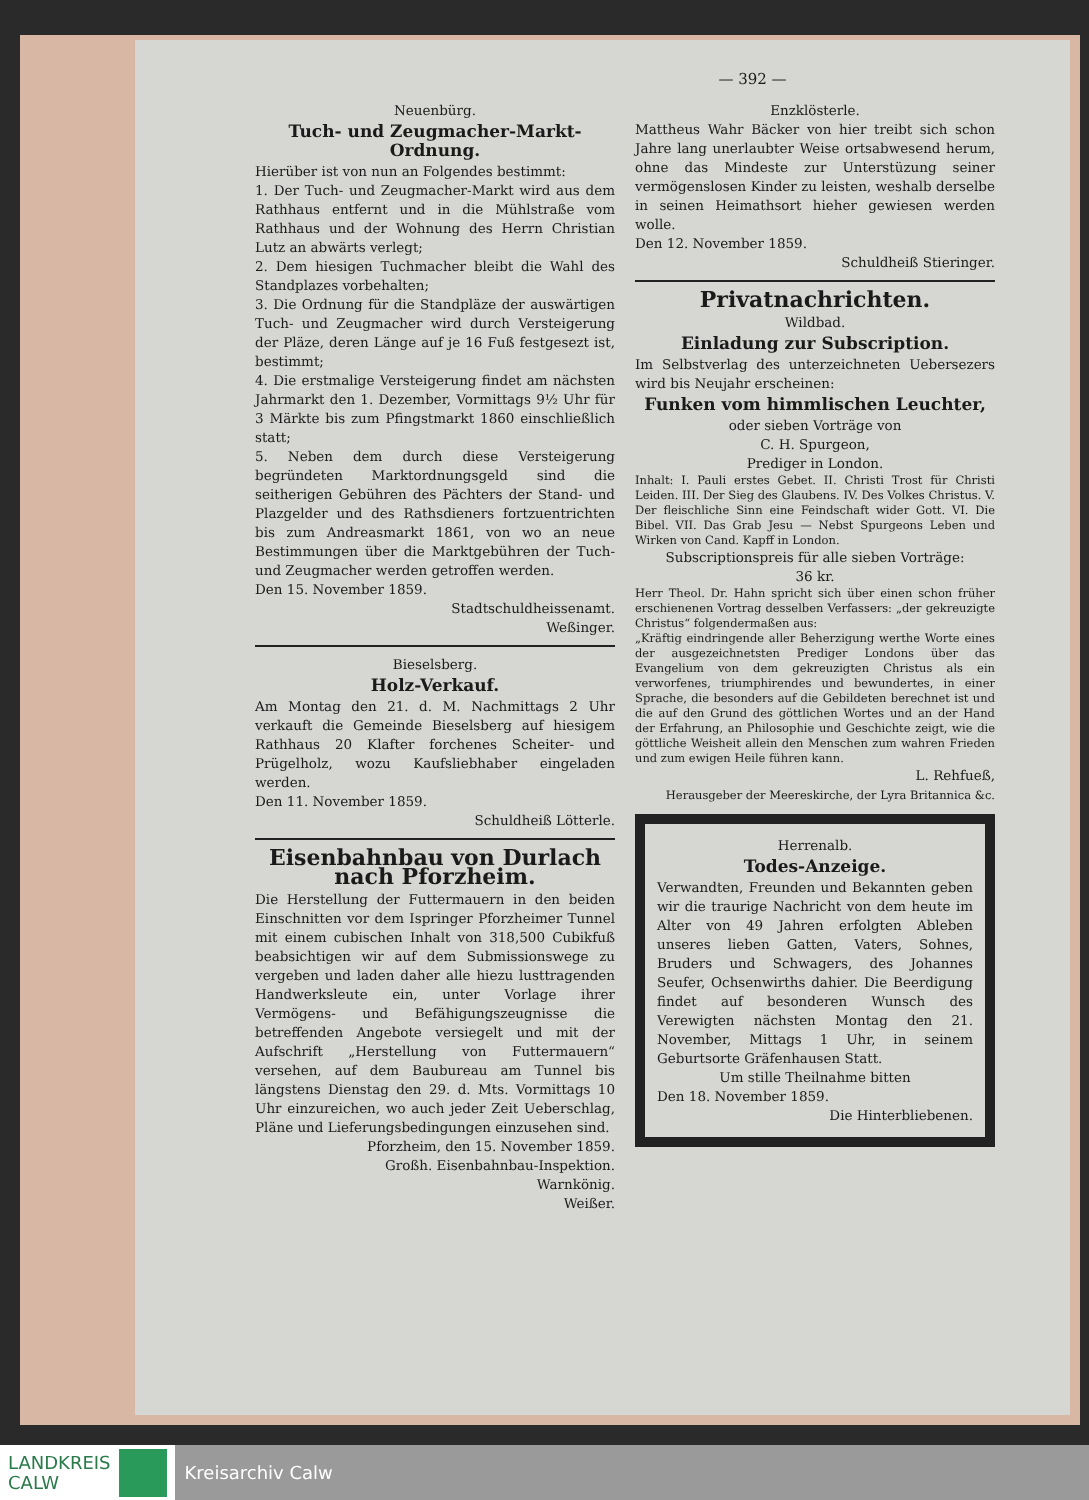— 392 —
Neuenbürg.
Tuch- und Zeugmacher-Markt-Ordnung.
Hierüber ist von nun an Folgendes bestimmt:
1. Der Tuch- und Zeugmacher-Markt wird aus dem Rathhaus entfernt und in die Mühlstraße vom Rathhaus und der Wohnung des Herrn Christian Lutz an abwärts verlegt;
2. Dem hiesigen Tuchmacher bleibt die Wahl des Standplazes vorbehalten;
3. Die Ordnung für die Standpläze der auswärtigen Tuch- und Zeugmacher wird durch Versteigerung der Pläze, deren Länge auf je 16 Fuß festgesezt ist, bestimmt;
4. Die erstmalige Versteigerung findet am nächsten Jahrmarkt den 1. Dezember, Vormittags 9½ Uhr für 3 Märkte bis zum Pfingstmarkt 1860 einschließlich statt;
5. Neben dem durch diese Versteigerung begründeten Marktordnungsgeld sind die seitherigen Gebühren des Pächters der Stand- und Plazgelder und des Rathsdieners fortzuentrichten bis zum Andreasmarkt 1861, von wo an neue Bestimmungen über die Marktgebühren der Tuch- und Zeugmacher werden getroffen werden.
Den 15. November 1859.
Stadtschuldheissenamt.
Weßinger.
Bieselsberg.
Holz-Verkauf.
Am Montag den 21. d. M. Nachmittags 2 Uhr verkauft die Gemeinde Bieselsberg auf hiesigem Rathhaus 20 Klafter forchenes Scheiter- und Prügelholz, wozu Kaufsliebhaber eingeladen werden.
Den 11. November 1859.
Schuldheiß Lötterle.
Eisenbahnbau von Durlach nach Pforzheim.
Die Herstellung der Futtermauern in den beiden Einschnitten vor dem Ispringer Pforzheimer Tunnel mit einem cubischen Inhalt von 318,500 Cubikfuß beabsichtigen wir auf dem Submissionswege zu vergeben und laden daher alle hiezu lusttragenden Handwerksleute ein, unter Vorlage ihrer Vermögens- und Befähigungszeugnisse die betreffenden Angebote versiegelt und mit der Aufschrift „Herstellung von Futtermauern“ versehen, auf dem Baubureau am Tunnel bis längstens Dienstag den 29. d. Mts. Vormittags 10 Uhr einzureichen, wo auch jeder Zeit Ueberschlag, Pläne und Lieferungsbedingungen einzusehen sind.
Pforzheim, den 15. November 1859.
Großh. Eisenbahnbau-Inspektion.
Warnkönig.
Weißer.
Enzklösterle.
Mattheus Wahr Bäcker von hier treibt sich schon Jahre lang unerlaubter Weise ortsabwesend herum, ohne das Mindeste zur Unterstüzung seiner vermögenslosen Kinder zu leisten, weshalb derselbe in seinen Heimathsort hieher gewiesen werden wolle.
Den 12. November 1859.
Schuldheiß Stieringer.
Privatnachrichten.
Wildbad.
Einladung zur Subscription.
Im Selbstverlag des unterzeichneten Uebersezers wird bis Neujahr erscheinen:
Funken vom himmlischen Leuchter,
oder sieben Vorträge von
C. H. Spurgeon,
Prediger in London.
Inhalt: I. Pauli erstes Gebet. II. Christi Trost für Christi Leiden. III. Der Sieg des Glaubens. IV. Des Volkes Christus. V. Der fleischliche Sinn eine Feindschaft wider Gott. VI. Die Bibel. VII. Das Grab Jesu — Nebst Spurgeons Leben und Wirken von Cand. Kapff in London.
Subscriptionspreis für alle sieben Vorträge:
36 kr.
Herr Theol. Dr. Hahn spricht sich über einen schon früher erschienenen Vortrag desselben Verfassers: „der gekreuzigte Christus“ folgendermaßen aus:
„Kräftig eindringende aller Beherzigung werthe Worte eines der ausgezeichnetsten Prediger Londons über das Evangelium von dem gekreuzigten Christus als ein verworfenes, triumphirendes und bewundertes, in einer Sprache, die besonders auf die Gebildeten berechnet ist und die auf den Grund des göttlichen Wortes und an der Hand der Erfahrung, an Philosophie und Geschichte zeigt, wie die göttliche Weisheit allein den Menschen zum wahren Frieden und zum ewigen Heile führen kann.
L. Rehfueß,
Herausgeber der Meereskirche, der Lyra Britannica &c.
Herrenalb.
Todes-Anzeige.
Verwandten, Freunden und Bekannten geben wir die traurige Nachricht von dem heute im Alter von 49 Jahren erfolgten Ableben unseres lieben Gatten, Vaters, Sohnes, Bruders und Schwagers, des Johannes Seufer, Ochsenwirths dahier. Die Beerdigung findet auf besonderen Wunsch des Verewigten nächsten Montag den 21. November, Mittags 1 Uhr, in seinem Geburtsorte Gräfenhausen Statt.
Um stille Theilnahme bitten
Den 18. November 1859.
Die Hinterbliebenen.
LANDKREIS
CALW
Kreisarchiv Calw